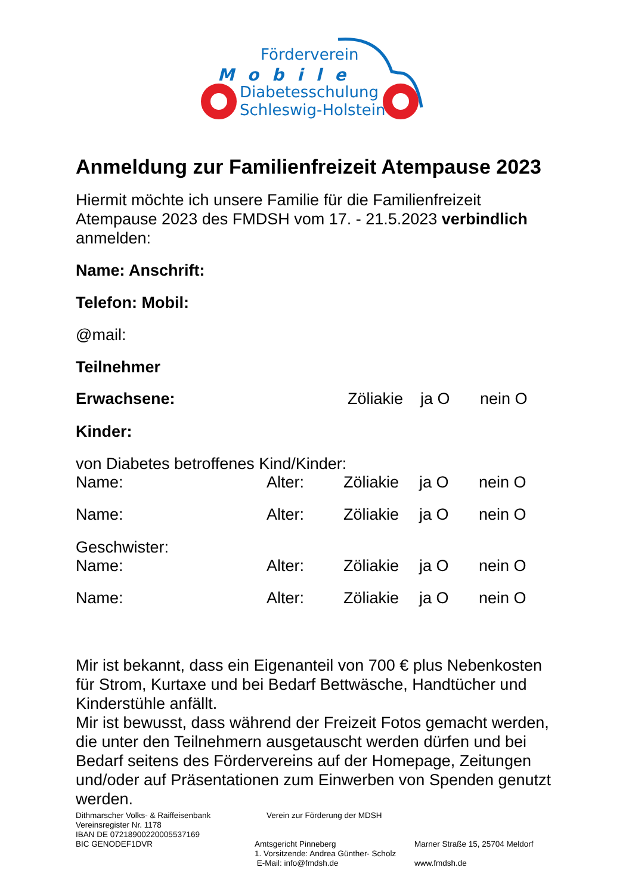Förderverein
Mobile
Diabetesschulung
Schleswig-Holstein
Anmeldung zur Familienfreizeit Atempause 2023
Hiermit möchte ich unsere Familie für die Familienfreizeit Atempause 2023 des FMDSH vom 17. - 21.5.2023 verbindlich anmelden:
Name: Anschrift:
Telefon: Mobil:
@mail:
Teilnehmer
| Erwachsene: | Zöliakie | ja O | nein O |
Kinder:
von Diabetes betroffenes Kind/Kinder:
| Name: | Alter: | Zöliakie | ja O | nein O |
| Name: | Alter: | Zöliakie | ja O | nein O |
Geschwister:
| Name: | Alter: | Zöliakie | ja O | nein O |
| Name: | Alter: | Zöliakie | ja O | nein O |
Mir ist bekannt, dass ein Eigenanteil von 700 € plus Nebenkosten für Strom, Kurtaxe und bei Bedarf Bettwäsche, Handtücher und Kinderstühle anfällt.
Mir ist bewusst, dass während der Freizeit Fotos gemacht werden, die unter den Teilnehmern ausgetauscht werden dürfen und bei Bedarf seitens des Fördervereins auf der Homepage, Zeitungen und/oder auf Präsentationen zum Einwerben von Spenden genutzt werden.
| Dithmarscher Volks- & Raiffeisenbank Vereinsregister Nr. 1178 | Verein zur Förderung der MDSH | |
| IBAN DE 07218900220005537169 | | |
| BIC GENODEF1DVR | Amtsgericht Pinneberg | Marner Straße 15, 25704 Meldorf |
| | 1. Vorsitzende: Andrea Günther- Scholz | |
| | E-Mail: info@fmdsh.de | www.fmdsh.de |